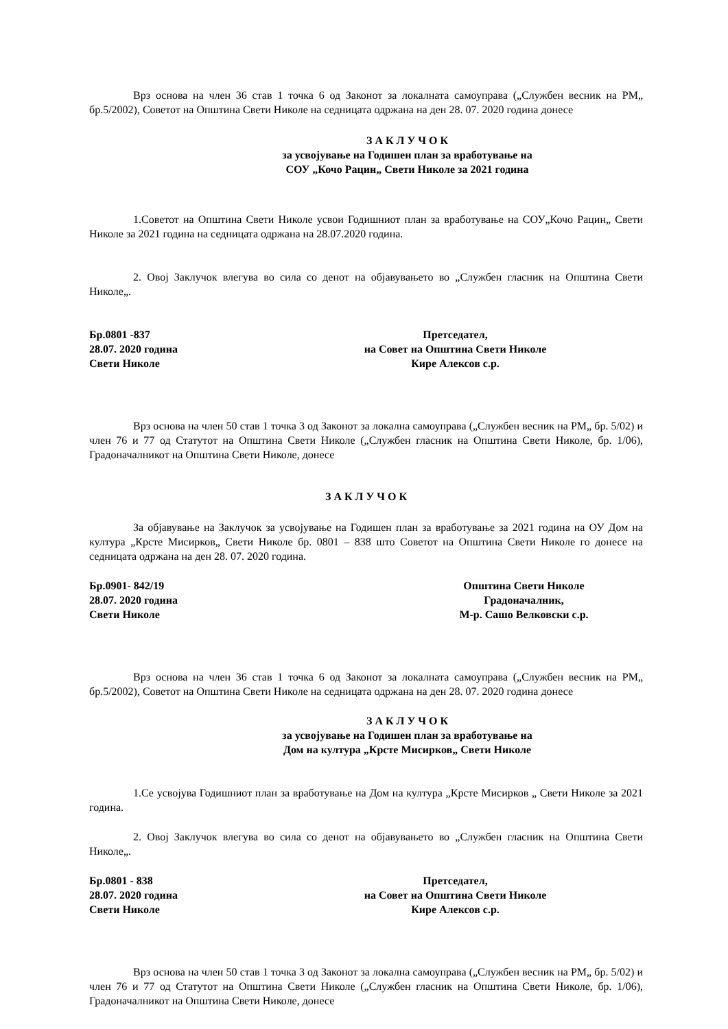Врз основа на член 36 став 1 точка 6 од Законот за локалната самоуправа („Службен весник на РМ„ бр.5/2002), Советот на Општина Свети Николе на седницата одржана на ден 28. 07. 2020 година донесе
З А К Л У Ч О К
за усвојување на Годишен план за вработување на
СОУ „Кочо Рацин„ Свети Николе за 2021 година
1.Советот на Општина Свети Николе усвои Годишниот план за вработување на СОУ„Кочо Рацин„ Свети Николе за 2021 година на седницата одржана на 28.07.2020 година.
2. Овој Заклучок влегува во сила со денот на објавувањето во „Службен гласник на Општина Свети Николе„.
Бр.0801 -837
28.07. 2020 година
Свети Николе
Претседател,
на Совет на Општина Свети Николе
Кире Алексов с.р.
Врз основа на член 50 став 1 точка 3 од Законот за локална самоуправа („Службен весник на РМ„ бр. 5/02) и член 76 и 77 од Статутот на Општина Свети Николе („Службен гласник на Општина Свети Николе, бр. 1/06), Градоначалникот на Општина Свети Николе, донесе
З А К Л У Ч О К
За објавување на Заклучок за усвојување на Годишен план за вработување за 2021 година на ОУ Дом на култура „Крсте Мисирков„ Свети Николе бр. 0801 – 838 што Советот на Општина Свети Николе го донесе на седницата одржана на ден 28. 07. 2020 година.
Бр.0901- 842/19
28.07. 2020 година
Свети Николе
Општина Свети Николе
Градоначалник,
М-р. Сашо Велковски с.р.
Врз основа на член 36 став 1 точка 6 од Законот за локалната самоуправа („Службен весник на РМ„ бр.5/2002), Советот на Општина Свети Николе на седницата одржана на ден 28. 07. 2020 година донесе
З А К Л У Ч О К
за усвојување на Годишен план за вработување на
Дом на култура „Крсте Мисирков„ Свети Николе
1.Се усвојува Годишниот план за вработување на Дом на култура „Крсте Мисирков „ Свети Николе за 2021 година.
2. Овој Заклучок влегува во сила со денот на објавувањето во „Службен гласник на Општина Свети Николе„.
Бр.0801 - 838
28.07. 2020 година
Свети Николе
Претседател,
на Совет на Општина Свети Николе
Кире Алексов с.р.
Врз основа на член 50 став 1 точка 3 од Законот за локална самоуправа („Службен весник на РМ„ бр. 5/02) и член 76 и 77 од Статутот на Општина Свети Николе („Службен гласник на Општина Свети Николе, бр. 1/06), Градоначалникот на Општина Свети Николе, донесе